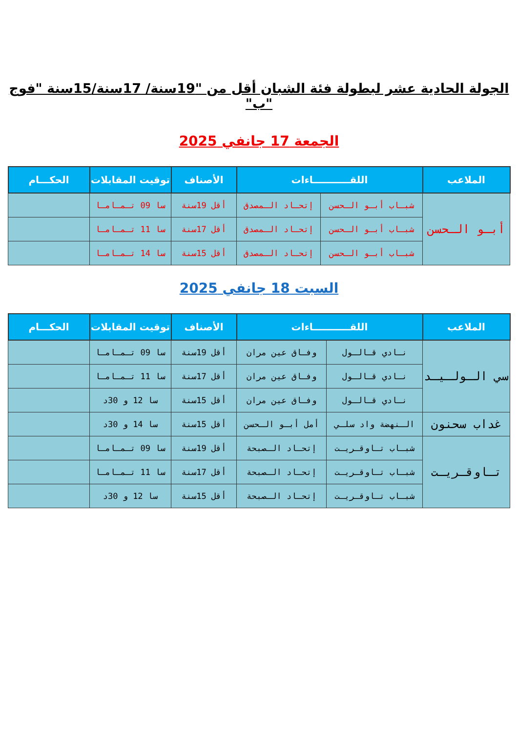الجولة الحادية عشر لبطولة فئة الشبان أقل من "19سنة/ 17سنة/15سنة "فوج "ب"
الجمعة 17 جانفي 2025
| الملاعب | اللقـــــــــــاءات | | الأصناف | توقيت المقابلات | الحكـــام |
| --- | --- | --- | --- | --- | --- |
| أبـو الـحسن | شبـاب أبـو الـحسن | إتحـاد الـمصدق | أقل 19سنة | سا 09 تـمـامـا | |
| | شبـاب أبـو الـحسن | إتحـاد الـمصدق | أقل 17سنة | سا 11 تـمـامـا | |
| | شبـاب أبـو الـحسن | إتحـاد الـمصدق | أقل 15سنة | سا 14 تـمـامـا | |
السبت 18 جانفي 2025
| الملاعب | اللقـــــــــــاءات | | الأصناف | توقيت المقابلات | الحكـــام |
| --- | --- | --- | --- | --- | --- |
| سي الـولـيـد | نـادي قـالـول | وفـاق عين مران | أقل 19سنة | سا 09 تـمـامـا | |
| | نـادي قـالـول | وفـاق عين مران | أقل 17سنة | سا 11 تـمـامـا | |
| | نـادي قـالـول | وفـاق عين مران | أقل 15سنة | سا 12 و 30د | |
| غداب سحنون | الـنهضة واد سلـي | أمل أبـو الـحسن | أقل 15سنة | سا 14 و 30د | |
| تـاوقـريـت | شبـاب تـاوقـريـت | إتحـاد الـصبحة | أقل 19سنة | سا 09 تـمـامـا | |
| | شبـاب تـاوقـريـت | إتحـاد الـصبحة | أقل 17سنة | سا 11 تـمـامـا | |
| | شبـاب تـاوقـريـت | إتحـاد الـصبحة | أقل 15سنة | سا 12 و 30د | |